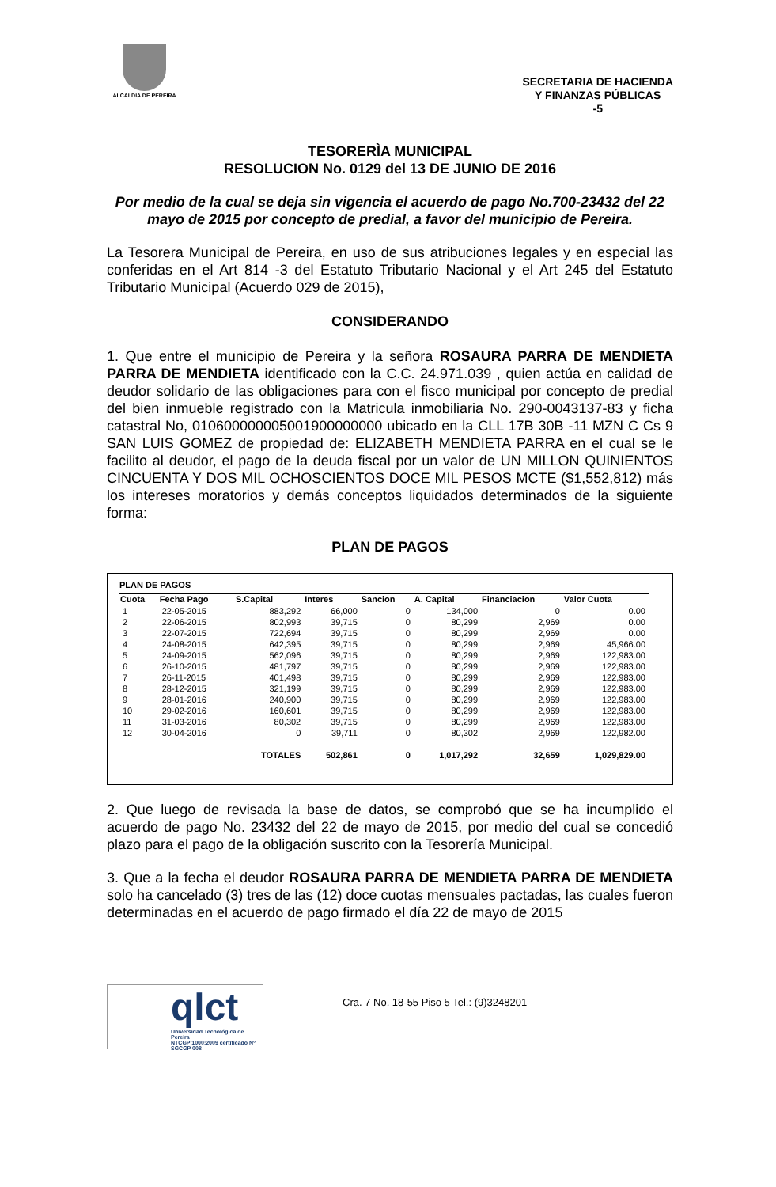ALCALDIA DE PEREIRA
SECRETARIA DE HACIENDA
Y FINANZAS PÚBLICAS
-5
TESORERÌA MUNICIPAL
RESOLUCION No. 0129 del 13 DE JUNIO DE 2016
Por medio de la cual se deja sin vigencia el acuerdo de pago No.700-23432 del 22 mayo de 2015 por concepto de predial, a favor del municipio de Pereira.
La Tesorera Municipal de Pereira, en uso de sus atribuciones legales y en especial las conferidas en el Art 814 -3 del Estatuto Tributario Nacional y el Art 245 del Estatuto Tributario Municipal (Acuerdo 029 de 2015),
CONSIDERANDO
1. Que entre el municipio de Pereira y la señora ROSAURA PARRA DE MENDIETA PARRA DE MENDIETA identificado con la C.C. 24.971.039 , quien actúa en calidad de deudor solidario de las obligaciones para con el fisco municipal por concepto de predial del bien inmueble registrado con la Matricula inmobiliaria No. 290-0043137-83 y ficha catastral No, 010600000005001900000000 ubicado en la CLL 17B 30B -11 MZN C Cs 9 SAN LUIS GOMEZ de propiedad de: ELIZABETH MENDIETA PARRA en el cual se le facilito al deudor, el pago de la deuda fiscal por un valor de UN MILLON QUINIENTOS CINCUENTA Y DOS MIL OCHOSCIENTOS DOCE MIL PESOS MCTE ($1,552,812) más los intereses moratorios y demás conceptos liquidados determinados de la siguiente forma:
PLAN DE PAGOS
PLAN DE PAGOS
| Cuota | Fecha Pago | S.Capital | Interes | Sancion | A. Capital | Financiacion | Valor Cuota |
| --- | --- | --- | --- | --- | --- | --- | --- |
| 1 | 22-05-2015 | 883,292 | 66,000 | 0 | 134,000 | 0 | 0.00 |
| 2 | 22-06-2015 | 802,993 | 39,715 | 0 | 80,299 | 2,969 | 0.00 |
| 3 | 22-07-2015 | 722,694 | 39,715 | 0 | 80,299 | 2,969 | 0.00 |
| 4 | 24-08-2015 | 642,395 | 39,715 | 0 | 80,299 | 2,969 | 45,966.00 |
| 5 | 24-09-2015 | 562,096 | 39,715 | 0 | 80,299 | 2,969 | 122,983.00 |
| 6 | 26-10-2015 | 481,797 | 39,715 | 0 | 80,299 | 2,969 | 122,983.00 |
| 7 | 26-11-2015 | 401,498 | 39,715 | 0 | 80,299 | 2,969 | 122,983.00 |
| 8 | 28-12-2015 | 321,199 | 39,715 | 0 | 80,299 | 2,969 | 122,983.00 |
| 9 | 28-01-2016 | 240,900 | 39,715 | 0 | 80,299 | 2,969 | 122,983.00 |
| 10 | 29-02-2016 | 160,601 | 39,715 | 0 | 80,299 | 2,969 | 122,983.00 |
| 11 | 31-03-2016 | 80,302 | 39,715 | 0 | 80,299 | 2,969 | 122,983.00 |
| 12 | 30-04-2016 | 0 | 39,711 | 0 | 80,302 | 2,969 | 122,982.00 |
| | | TOTALES | 502,861 | 0 | 1,017,292 | 32,659 | 1,029,829.00 |
2. Que luego de revisada la base de datos, se comprobó que se ha incumplido el acuerdo de pago No. 23432 del 22 de mayo de 2015, por medio del cual se concedió plazo para el pago de la obligación suscrito con la Tesorería Municipal.
3. Que a la fecha el deudor ROSAURA PARRA DE MENDIETA PARRA DE MENDIETA solo ha cancelado (3) tres de las (12) doce cuotas mensuales pactadas, las cuales fueron determinadas en el acuerdo de pago firmado el día 22 de mayo de 2015
qlct
Universidad Tecnológica de Pereira
NTCGP 1000:2009 certificado Nº SGCGP 008
Cra. 7 No. 18-55 Piso 5 Tel.: (9)3248201